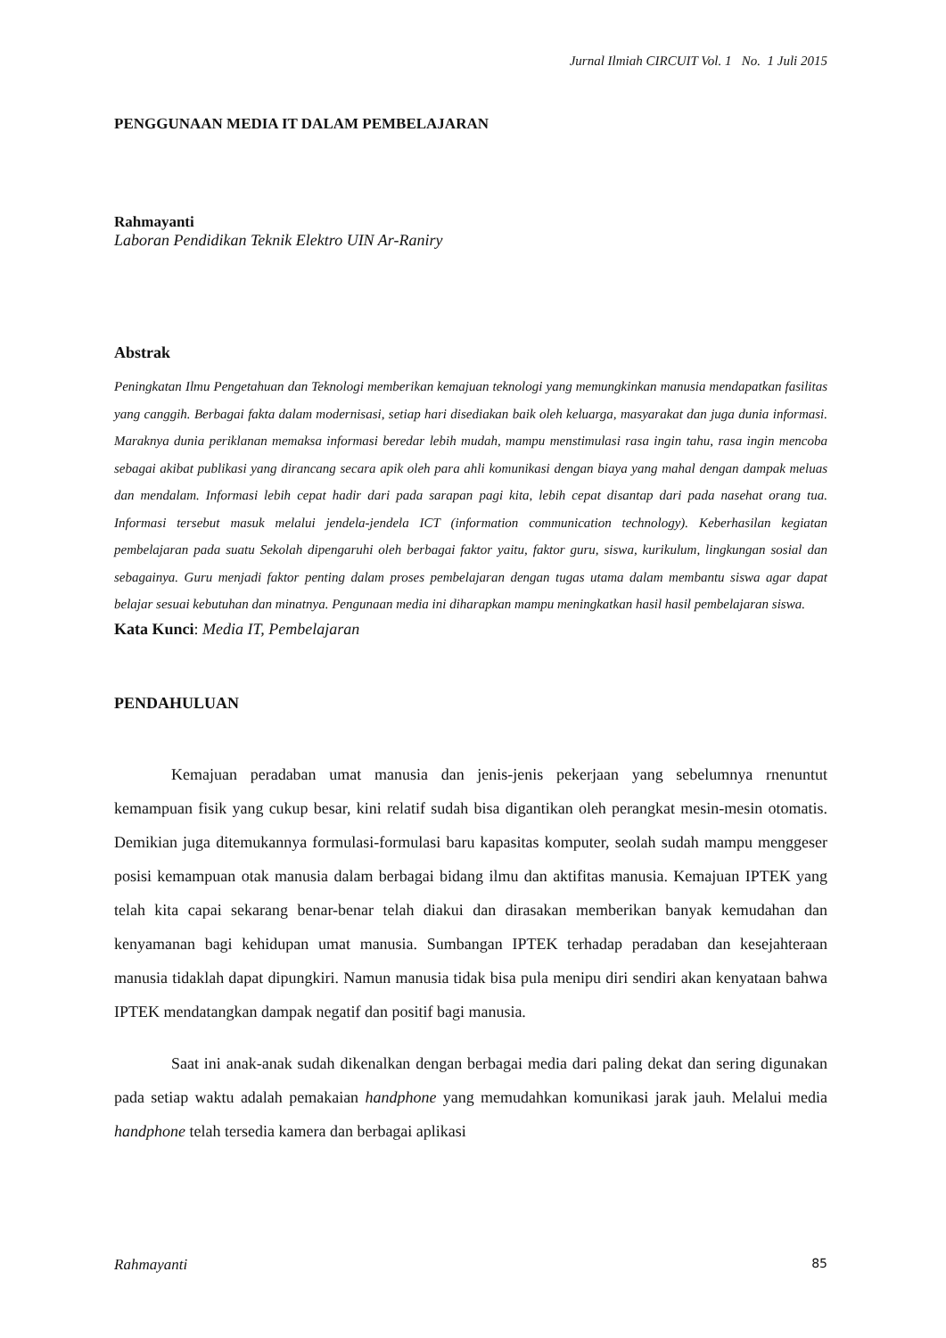Jurnal Ilmiah CIRCUIT Vol. 1 No. 1 Juli 2015
PENGGUNAAN MEDIA IT DALAM PEMBELAJARAN
Rahmayanti
Laboran Pendidikan Teknik Elektro UIN Ar-Raniry
Abstrak
Peningkatan Ilmu Pengetahuan dan Teknologi memberikan kemajuan teknologi yang memungkinkan manusia mendapatkan fasilitas yang canggih. Berbagai fakta dalam modernisasi, setiap hari disediakan baik oleh keluarga, masyarakat dan juga dunia informasi. Maraknya dunia periklanan memaksa informasi beredar lebih mudah, mampu menstimulasi rasa ingin tahu, rasa ingin mencoba sebagai akibat publikasi yang dirancang secara apik oleh para ahli komunikasi dengan biaya yang mahal dengan dampak meluas dan mendalam. Informasi lebih cepat hadir dari pada sarapan pagi kita, lebih cepat disantap dari pada nasehat orang tua. Informasi tersebut masuk melalui jendela-jendela ICT (information communication technology). Keberhasilan kegiatan pembelajaran pada suatu Sekolah dipengaruhi oleh berbagai faktor yaitu, faktor guru, siswa, kurikulum, lingkungan sosial dan sebagainya. Guru menjadi faktor penting dalam proses pembelajaran dengan tugas utama dalam membantu siswa agar dapat belajar sesuai kebutuhan dan minatnya. Pengunaan media ini diharapkan mampu meningkatkan hasil hasil pembelajaran siswa.
Kata Kunci: Media IT, Pembelajaran
PENDAHULUAN
Kemajuan peradaban umat manusia dan jenis-jenis pekerjaan yang sebelumnya rnenuntut kemampuan fisik yang cukup besar, kini relatif sudah bisa digantikan oleh perangkat mesin-mesin otomatis. Demikian juga ditemukannya formulasi-formulasi baru kapasitas komputer, seolah sudah mampu menggeser posisi kemampuan otak manusia dalam berbagai bidang ilmu dan aktifitas manusia. Kemajuan IPTEK yang telah kita capai sekarang benar-benar telah diakui dan dirasakan memberikan banyak kemudahan dan kenyamanan bagi kehidupan umat manusia. Sumbangan IPTEK terhadap peradaban dan kesejahteraan manusia tidaklah dapat dipungkiri. Namun manusia tidak bisa pula menipu diri sendiri akan kenyataan bahwa IPTEK mendatangkan dampak negatif dan positif bagi manusia.
Saat ini anak-anak sudah dikenalkan dengan berbagai media dari paling dekat dan sering digunakan pada setiap waktu adalah pemakaian handphone yang memudahkan komunikasi jarak jauh. Melalui media handphone telah tersedia kamera dan berbagai aplikasi
Rahmayanti 85